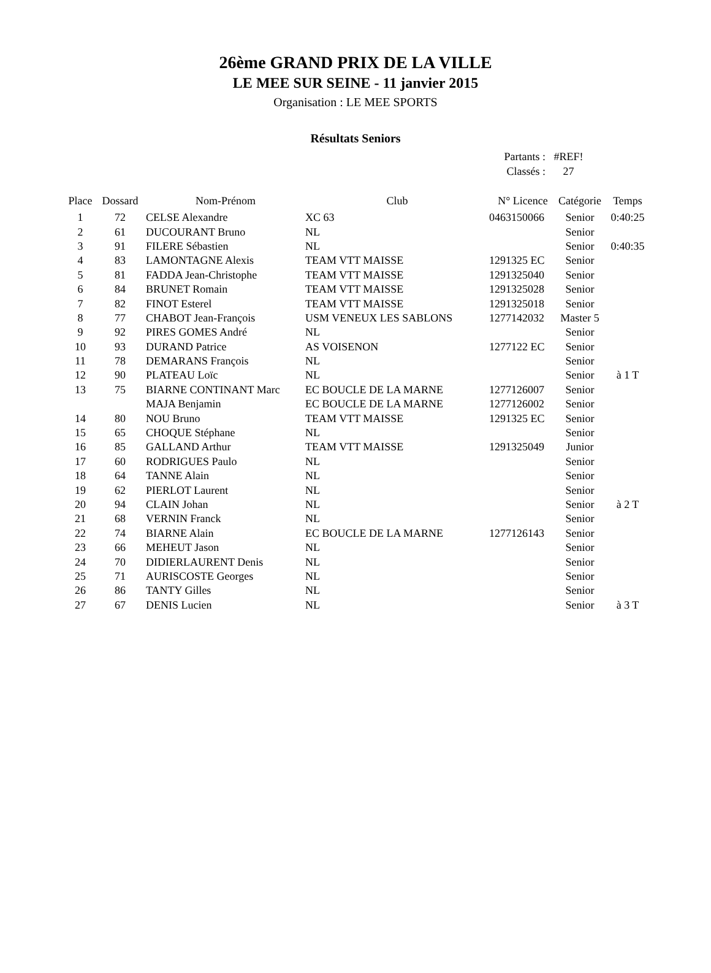26ème GRAND PRIX DE LA VILLE
LE MEE SUR SEINE - 11 janvier 2015
Organisation : LE MEE SPORTS
Résultats Seniors
Partants : #REF!
Classés : 27
| Place | Dossard | Nom-Prénom | Club | N° Licence | Catégorie | Temps |
| --- | --- | --- | --- | --- | --- | --- |
| 1 | 72 | CELSE Alexandre | XC 63 | 0463150066 | Senior | 0:40:25 |
| 2 | 61 | DUCOURANT Bruno | NL | | Senior | |
| 3 | 91 | FILERE Sébastien | NL | | Senior | 0:40:35 |
| 4 | 83 | LAMONTAGNE Alexis | TEAM VTT MAISSE | 1291325 EC | Senior | |
| 5 | 81 | FADDA Jean-Christophe | TEAM VTT MAISSE | 1291325040 | Senior | |
| 6 | 84 | BRUNET Romain | TEAM VTT MAISSE | 1291325028 | Senior | |
| 7 | 82 | FINOT Esterel | TEAM VTT MAISSE | 1291325018 | Senior | |
| 8 | 77 | CHABOT Jean-François | USM VENEUX LES SABLONS | 1277142032 | Master 5 | |
| 9 | 92 | PIRES GOMES André | NL | | Senior | |
| 10 | 93 | DURAND Patrice | AS VOISENON | 1277122 EC | Senior | |
| 11 | 78 | DEMARANS François | NL | | Senior | |
| 12 | 90 | PLATEAU Loïc | NL | | Senior | à 1 T |
| 13 | 75 | BIARNE CONTINANT Marc | EC BOUCLE DE LA MARNE | 1277126007 | Senior | |
| | | MAJA Benjamin | EC BOUCLE DE LA MARNE | 1277126002 | Senior | |
| 14 | 80 | NOU Bruno | TEAM VTT MAISSE | 1291325 EC | Senior | |
| 15 | 65 | CHOQUE Stéphane | NL | | Senior | |
| 16 | 85 | GALLAND Arthur | TEAM VTT MAISSE | 1291325049 | Junior | |
| 17 | 60 | RODRIGUES Paulo | NL | | Senior | |
| 18 | 64 | TANNE Alain | NL | | Senior | |
| 19 | 62 | PIERLOT Laurent | NL | | Senior | |
| 20 | 94 | CLAIN Johan | NL | | Senior | à 2 T |
| 21 | 68 | VERNIN Franck | NL | | Senior | |
| 22 | 74 | BIARNE Alain | EC BOUCLE DE LA MARNE | 1277126143 | Senior | |
| 23 | 66 | MEHEUT Jason | NL | | Senior | |
| 24 | 70 | DIDIERLAURENT Denis | NL | | Senior | |
| 25 | 71 | AURISCOSTE Georges | NL | | Senior | |
| 26 | 86 | TANTY Gilles | NL | | Senior | |
| 27 | 67 | DENIS Lucien | NL | | Senior | à 3 T |